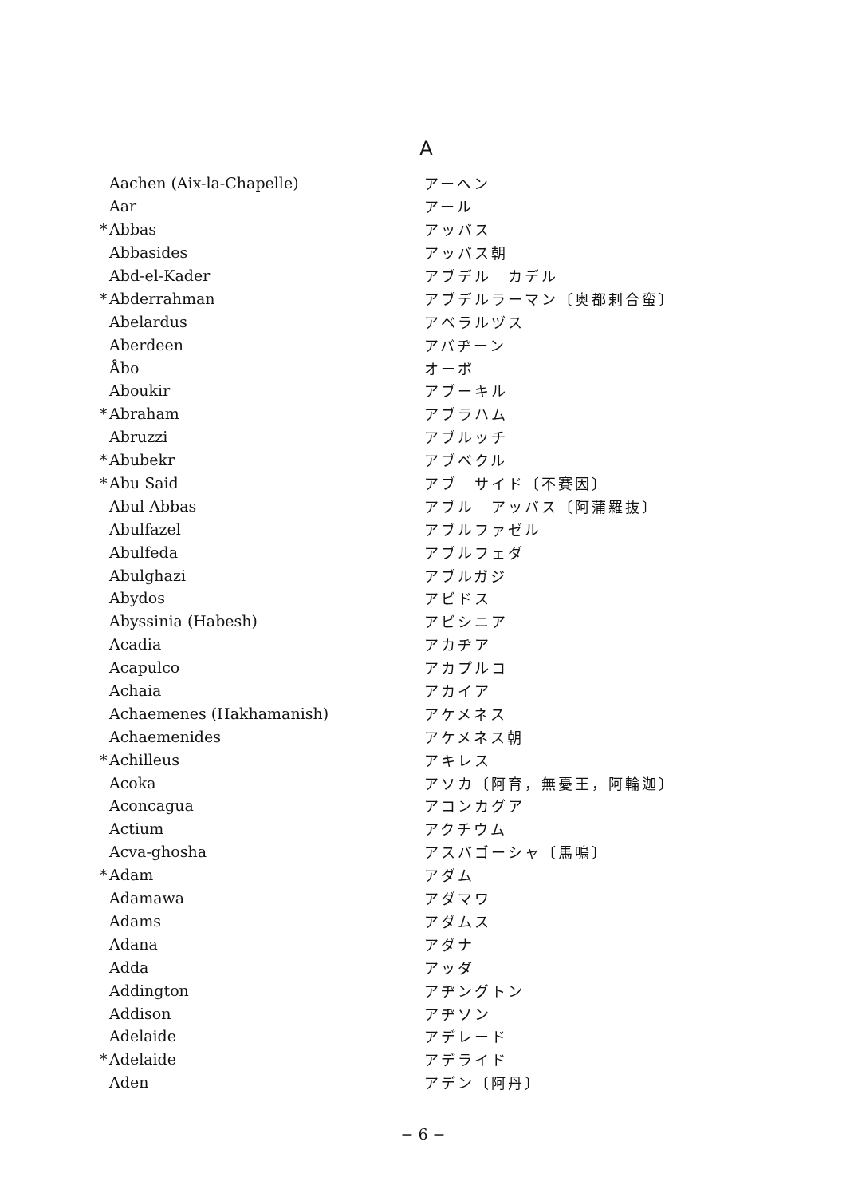A
| | Aachen (Aix-la-Chapelle) | アーヘン |
| | Aar | アール |
| * | Abbas | アッバス |
| | Abbasides | アッバス朝 |
| | Abd-el-Kader | アブデル カデル |
| * | Abderrahman | アブデルラーマン〔奥都剌合蛮〕 |
| | Abelardus | アベラルヅス |
| | Aberdeen | アバヂーン |
| | Åbo | オーボ |
| | Aboukir | アブーキル |
| * | Abraham | アブラハム |
| | Abruzzi | アブルッチ |
| * | Abubekr | アブベクル |
| * | Abu Said | アブ サイド〔不賽因〕 |
| | Abul Abbas | アブル アッバス〔阿蒲羅抜〕 |
| | Abulfazel | アブルファゼル |
| | Abulfeda | アブルフェダ |
| | Abulghazi | アブルガジ |
| | Abydos | アビドス |
| | Abyssinia (Habesh) | アビシニア |
| | Acadia | アカヂア |
| | Acapulco | アカプルコ |
| | Achaia | アカイア |
| | Achaemenes (Hakhamanish) | アケメネス |
| | Achaemenides | アケメネス朝 |
| * | Achilleus | アキレス |
| | Acoka | アソカ〔阿育，無憂王，阿輪迦〕 |
| | Aconcagua | アコンカグア |
| | Actium | アクチウム |
| | Acva-ghosha | アスバゴーシャ〔馬鳴〕 |
| * | Adam | アダム |
| | Adamawa | アダマワ |
| | Adams | アダムス |
| | Adana | アダナ |
| | Adda | アッダ |
| | Addington | アヂングトン |
| | Addison | アヂソン |
| | Adelaide | アデレード |
| * | Adelaide | アデライド |
| | Aden | アデン〔阿丹〕 |
− 6 −